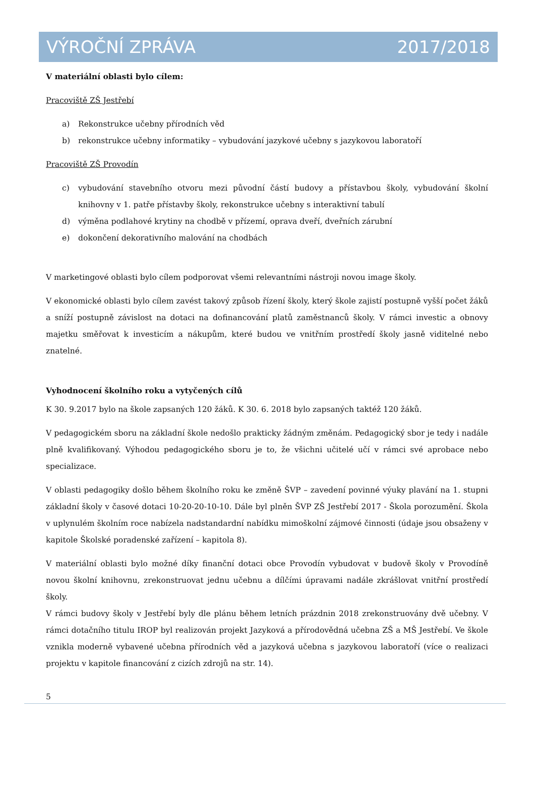VÝROČNÍ ZPRÁVA 2017/2018
V materiální oblasti bylo cílem:
Pracoviště ZŠ Jestřebí
a) Rekonstrukce učebny přírodních věd
b) rekonstrukce učebny informatiky – vybudování jazykové učebny s jazykovou laboratoří
Pracoviště ZŠ Provodín
c) vybudování stavebního otvoru mezi původní částí budovy a přístavbou školy, vybudování školní knihovny v 1. patře přístavby školy, rekonstrukce učebny s interaktivní tabulí
d) výměna podlahové krytiny na chodbě v přízemí, oprava dveří, dveřních zárubní
e) dokončení dekorativního malování na chodbách
V marketingové oblasti bylo cílem podporovat všemi relevantními nástroji novou image školy.
V ekonomické oblasti bylo cílem zavést takový způsob řízení školy, který škole zajistí postupně vyšší počet žáků a sníží postupně závislost na dotaci na dofinancování platů zaměstnanců školy. V rámci investic a obnovy majetku směřovat k investicím a nákupům, které budou ve vnitřním prostředí školy jasně viditelné nebo znatelné.
Vyhodnocení školního roku a vytyčených cílů
K 30. 9.2017 bylo na škole zapsaných 120 žáků. K 30. 6. 2018 bylo zapsaných taktéž 120 žáků.
V pedagogickém sboru na základní škole nedošlo prakticky žádným změnám. Pedagogický sbor je tedy i nadále plně kvalifikovaný. Výhodou pedagogického sboru je to, že všichni učitelé učí v rámci své aprobace nebo specializace.
V oblasti pedagogiky došlo během školního roku ke změně ŠVP – zavedení povinné výuky plavání na 1. stupni základní školy v časové dotaci 10-20-20-10-10. Dále byl plněn ŠVP ZŠ Jestřebí 2017 - Škola porozumění. Škola v uplynulém školním roce nabízela nadstandardní nabídku mimoškolní zájmové činnosti (údaje jsou obsaženy v kapitole Školské poradenské zařízení – kapitola 8).
V materiální oblasti bylo možné díky finanční dotaci obce Provodín vybudovat v budově školy v Provodíně novou školní knihovnu, zrekonstruovat jednu učebnu a dílčími úpravami nadále zkrášlovat vnitřní prostředí školy.
V rámci budovy školy v Jestřebí byly dle plánu během letních prázdnin 2018 zrekonstruovány dvě učebny. V rámci dotačního titulu IROP byl realizován projekt Jazyková a přírodovědná učebna ZŠ a MŠ Jestřebí. Ve škole vznikla moderně vybavené učebna přírodních věd a jazyková učebna s jazykovou laboratoří (více o realizaci projektu v kapitole financování z cizích zdrojů na str. 14).
5